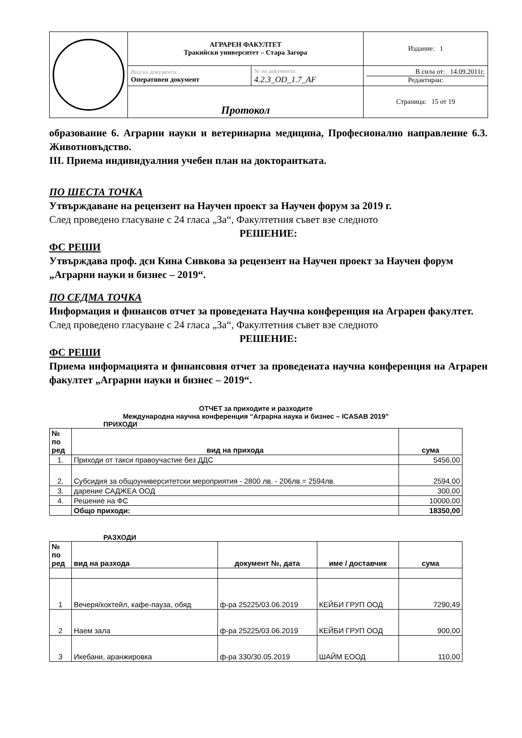| | АГРАРЕН ФАКУЛТЕТ Тракийски университет – Стара Загора | | Издание: 1 |
| | Вид на документа: Оперативен документ | № на документа: 4.2.3_OD_1.7_AF | В сила от: 14.09.2011г. Редактиран: |
| | Протокол | | Страница: 15 от 19 |
образование 6. Аграрни науки и ветеринарна медицина, Професионално направление 6.3. Животновъдство.
III. Приема индивидуалния учебен план на докторантката.
ПО ШЕСТА ТОЧКА
Утвърждаване на рецензент на Научен проект за Научен форум за 2019 г.
След проведено гласуване с 24 гласа „За“, Факултетния съвет взе следното
РЕШЕНИЕ:
ФС РЕШИ
Утвърждава проф. дсн Кина Сивкова за рецензент на Научен проект за Научен форум „Аграрни науки и бизнес – 2019“.
ПО СЕДМА ТОЧКА
Информация и финансов отчет за проведената Научна конференция на Аграрен факултет.
След проведено гласуване с 24 гласа „За“, Факултетния съвет взе следното
РЕШЕНИЕ:
ФС РЕШИ
Приема информацията и финансовия отчет за проведената научна конференция на Аграрен факултет „Аграрни науки и бизнес – 2019“.
ОТЧЕТ за приходите и разходите
Международна научна конференция “Аграрна наука и бизнес – ICASAB 2019”
ПРИХОДИ
| № по ред | вид на прихода | сума |
| --- | --- | --- |
| 1. | Приходи от такси правоучастие без ДДС | 5456,00 |
| 2. | Субсидия за общоуниверситетски мероприятия - 2800 лв. - 206лв.= 2594лв. | 2594,00 |
| 3. | дарение САДЖЕА ООД | 300,00 |
| 4. | Решение на ФС | 10000,00 |
| | Общо приходи: | 18350,00 |
РАЗХОДИ
| № по ред | вид на разхода | документ №, дата | име / доставчик | сума |
| --- | --- | --- | --- | --- |
| 1 | Вечеря/коктейл, кафе-пауза, обяд | ф-ра 25225/03.06.2019 | КЕЙБИ ГРУП ООД | 7290,49 |
| 2 | Наем зала | ф-ра 25225/03.06.2019 | КЕЙБИ ГРУП ООД | 900,00 |
| 3 | Икебани, аранжировка | ф-ра 330/30.05.2019 | ШАЙМ ЕООД | 110,00 |